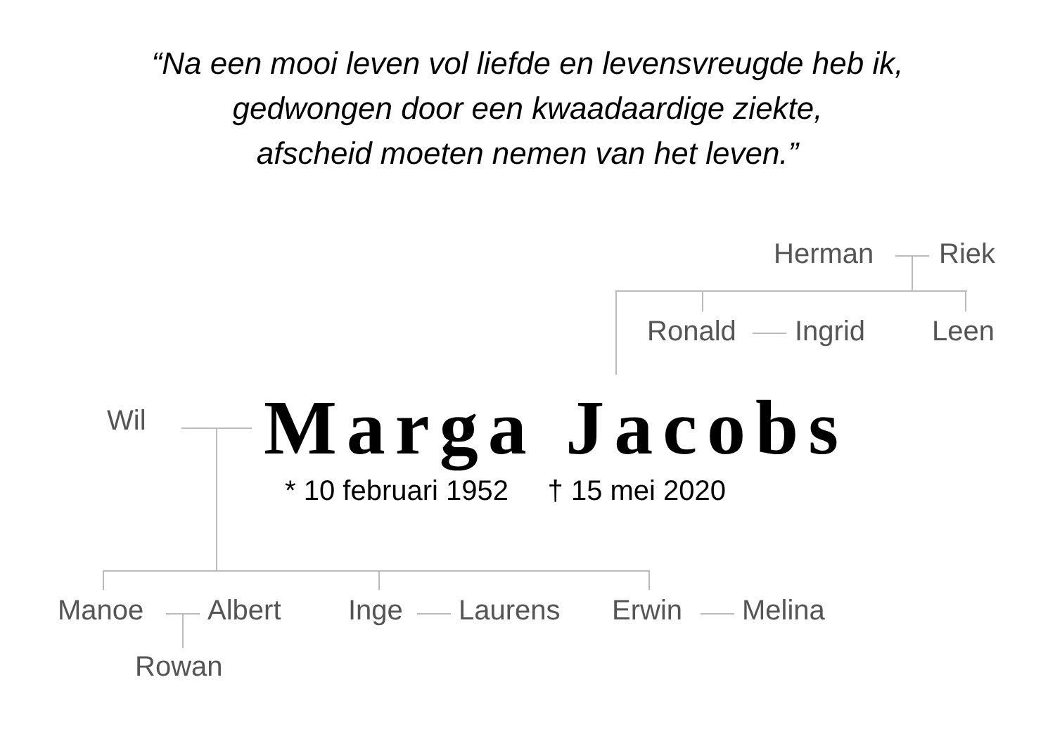“Na een mooi leven vol liefde en levensvreugde heb ik,
gedwongen door een kwaadaardige ziekte,
afscheid moeten nemen van het leven.”
Herman Riek
Ronald Ingrid Leen
Wil Marga Jacobs
* 10 februari 1952 † 15 mei 2020
Manoe Albert Inge Laurens Erwin Melina
Rowan